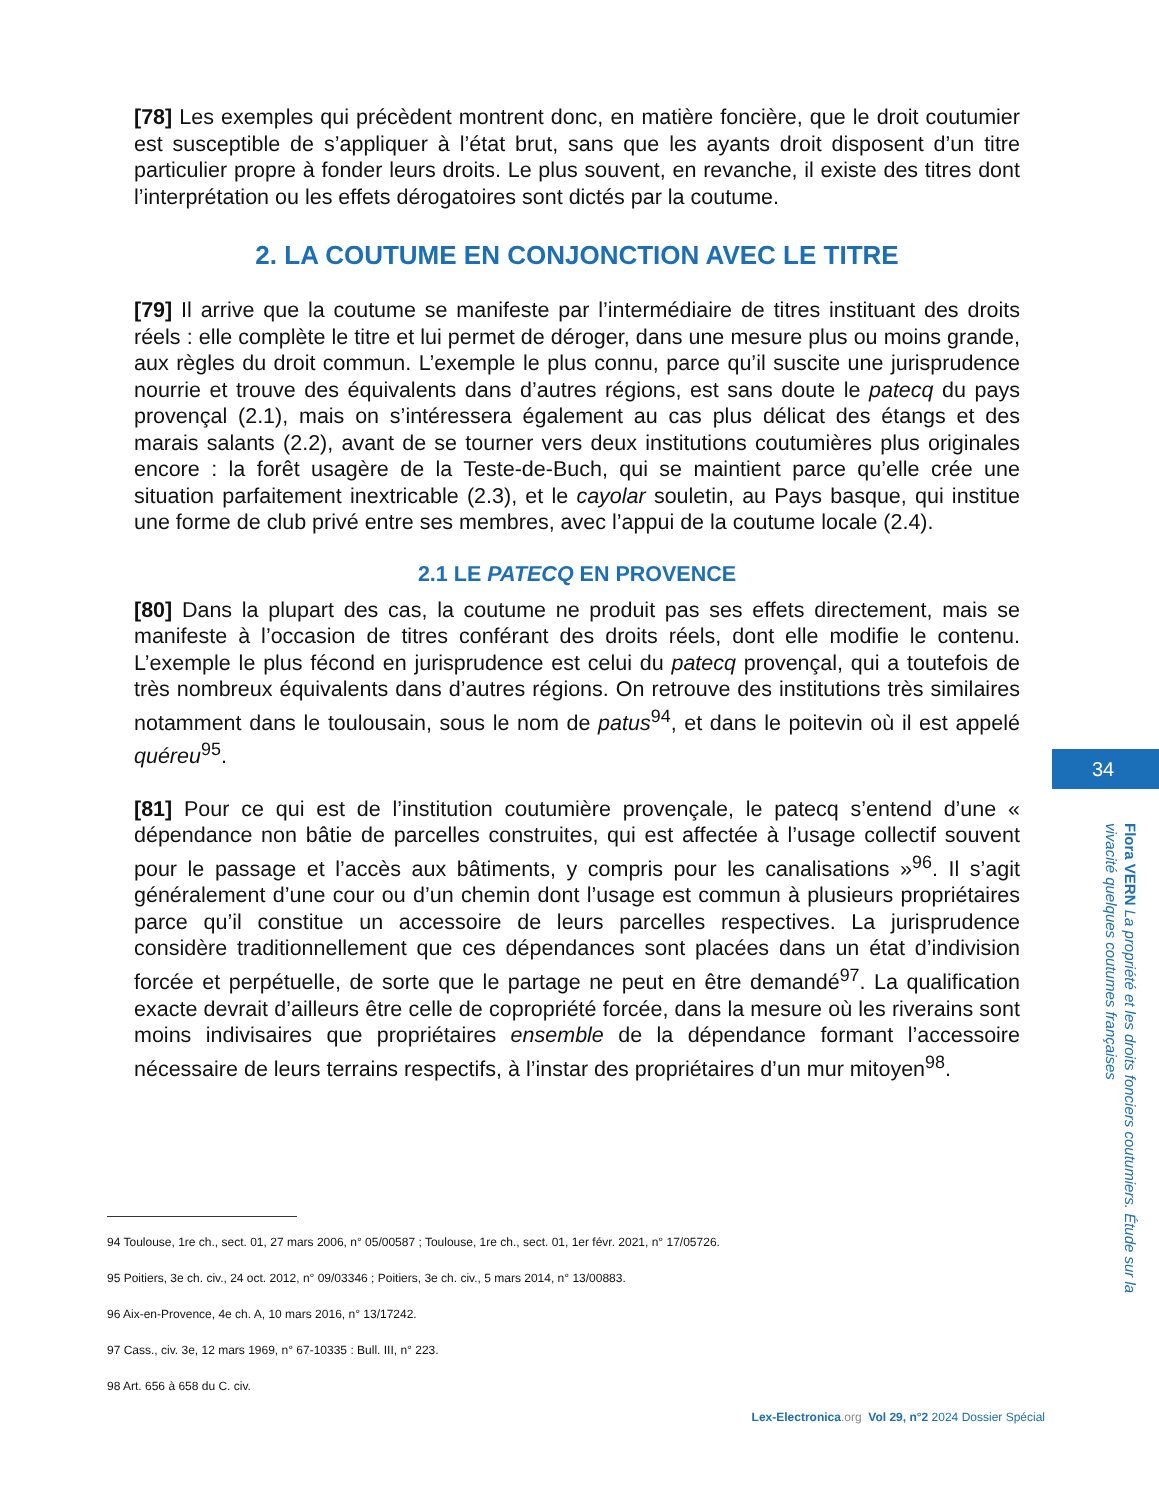[78] Les exemples qui précèdent montrent donc, en matière foncière, que le droit coutumier est susceptible de s’appliquer à l’état brut, sans que les ayants droit disposent d’un titre particulier propre à fonder leurs droits. Le plus souvent, en revanche, il existe des titres dont l’interprétation ou les effets dérogatoires sont dictés par la coutume.
2. LA COUTUME EN CONJONCTION AVEC LE TITRE
[79] Il arrive que la coutume se manifeste par l’intermédiaire de titres instituant des droits réels : elle complète le titre et lui permet de déroger, dans une mesure plus ou moins grande, aux règles du droit commun. L’exemple le plus connu, parce qu’il suscite une jurisprudence nourrie et trouve des équivalents dans d’autres régions, est sans doute le patecq du pays provençal (2.1), mais on s’intéressera également au cas plus délicat des étangs et des marais salants (2.2), avant de se tourner vers deux institutions coutumières plus originales encore : la forêt usagère de la Teste-de-Buch, qui se maintient parce qu’elle crée une situation parfaitement inextricable (2.3), et le cayolar souletin, au Pays basque, qui institue une forme de club privé entre ses membres, avec l’appui de la coutume locale (2.4).
2.1 LE PATECQ EN PROVENCE
[80] Dans la plupart des cas, la coutume ne produit pas ses effets directement, mais se manifeste à l’occasion de titres conférant des droits réels, dont elle modifie le contenu. L’exemple le plus fécond en jurisprudence est celui du patecq provençal, qui a toutefois de très nombreux équivalents dans d’autres régions. On retrouve des institutions très similaires notamment dans le toulousain, sous le nom de patus<sup>94</sup>, et dans le poitevin où il est appelé quéreu<sup>95</sup>.
[81] Pour ce qui est de l’institution coutumière provençale, le patecq s’entend d’une « dépendance non bâtie de parcelles construites, qui est affectée à l’usage collectif souvent pour le passage et l’accès aux bâtiments, y compris pour les canalisations »<sup>96</sup>. Il s’agit généralement d’une cour ou d’un chemin dont l’usage est commun à plusieurs propriétaires parce qu’il constitue un accessoire de leurs parcelles respectives. La jurisprudence considère traditionnellement que ces dépendances sont placées dans un état d’indivision forcée et perpétuelle, de sorte que le partage ne peut en être demandé<sup>97</sup>. La qualification exacte devrait d’ailleurs être celle de copropriété forcée, dans la mesure où les riverains sont moins indivisaires que propriétaires ensemble de la dépendance formant l’accessoire nécessaire de leurs terrains respectifs, à l’instar des propriétaires d’un mur mitoyen<sup>98</sup>.
94 Toulouse, 1re ch., sect. 01, 27 mars 2006, n° 05/00587 ; Toulouse, 1re ch., sect. 01, 1er févr. 2021, n° 17/05726.
95 Poitiers, 3e ch. civ., 24 oct. 2012, n° 09/03346 ; Poitiers, 3e ch. civ., 5 mars 2014, n° 13/00883.
96 Aix-en-Provence, 4e ch. A, 10 mars 2016, n° 13/17242.
97 Cass., civ. 3e, 12 mars 1969, n° 67-10335 : Bull. III, n° 223.
98 Art. 656 à 658 du C. civ.
34
Flora VERN La propriété et les droits fonciers coutumiers. Étude sur la vivacité quelques coutumes françaises
Lex-Electronica.org Vol 29, n°2 2024 Dossier Spécial